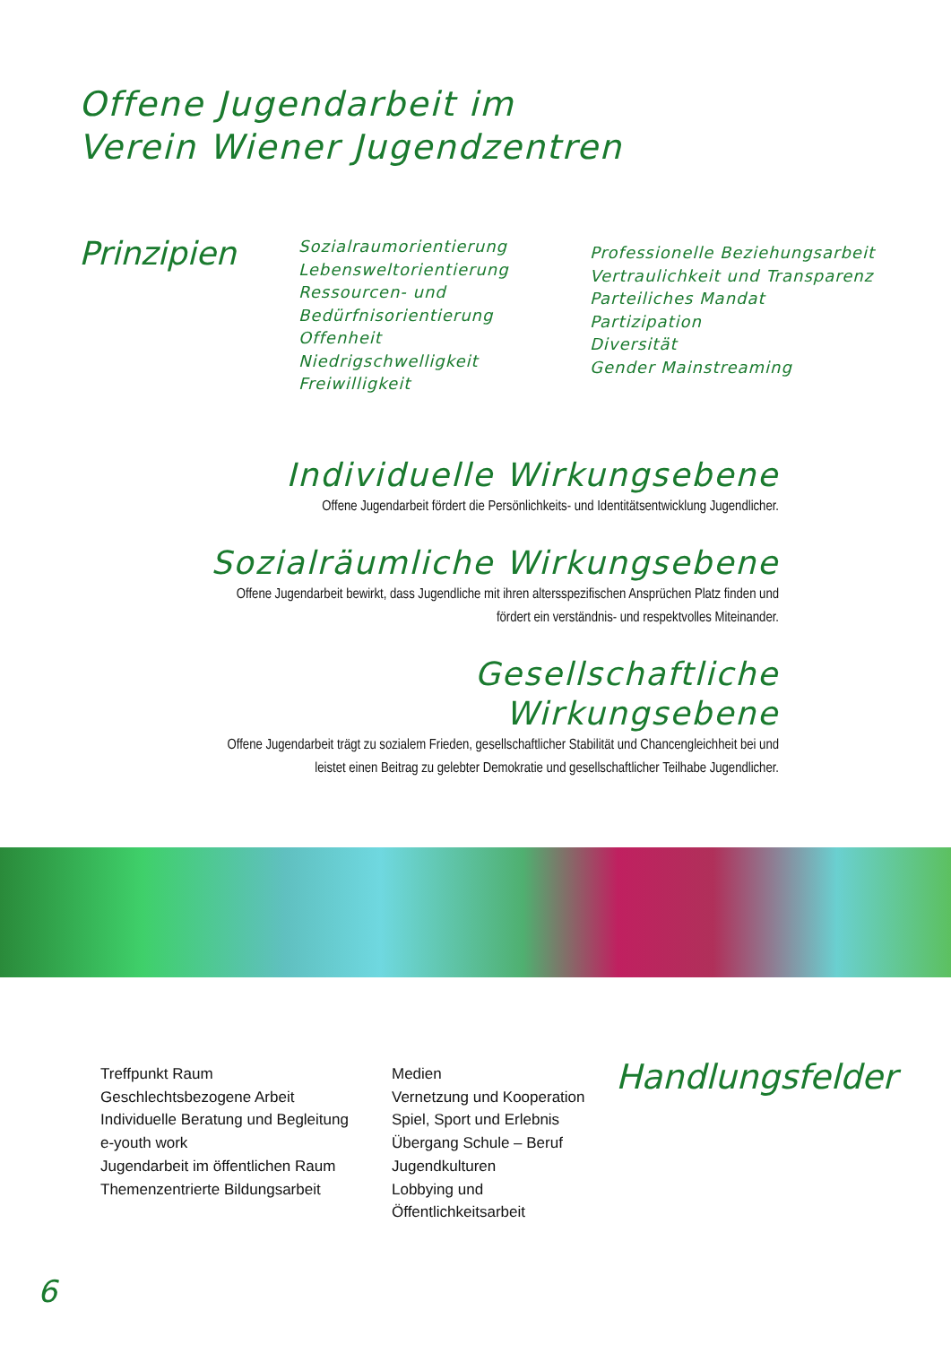Offene Jugendarbeit im
Verein Wiener Jugendzentren
Prinzipien
Sozialraumorientierung
Lebensweltorientierung
Ressourcen- und
Bedürfnisorientierung
Offenheit
Niedrigschwelligkeit
Freiwilligkeit
Professionelle Beziehungsarbeit
Vertraulichkeit und Transparenz
Parteiliches Mandat
Partizipation
Diversität
Gender Mainstreaming
Individuelle Wirkungsebene
Offene Jugendarbeit fördert die Persönlichkeits- und Identitätsentwicklung Jugendlicher.
Sozialräumliche Wirkungsebene
Offene Jugendarbeit bewirkt, dass Jugendliche mit ihren altersspezifischen Ansprüchen Platz finden und fördert ein verständnis- und respektvolles Miteinander.
Gesellschaftliche Wirkungsebene
Offene Jugendarbeit trägt zu sozialem Frieden, gesellschaftlicher Stabilität und Chancengleichheit bei und leistet einen Beitrag zu gelebter Demokratie und gesellschaftlicher Teilhabe Jugendlicher.
Treffpunkt Raum
Geschlechtsbezogene Arbeit
Individuelle Beratung und Begleitung
e-youth work
Jugendarbeit im öffentlichen Raum
Themenzentrierte Bildungsarbeit
Medien
Vernetzung und Kooperation
Spiel, Sport und Erlebnis
Übergang Schule – Beruf
Jugendkulturen
Lobbying und Öffentlichkeitsarbeit
Handlungsfelder
6